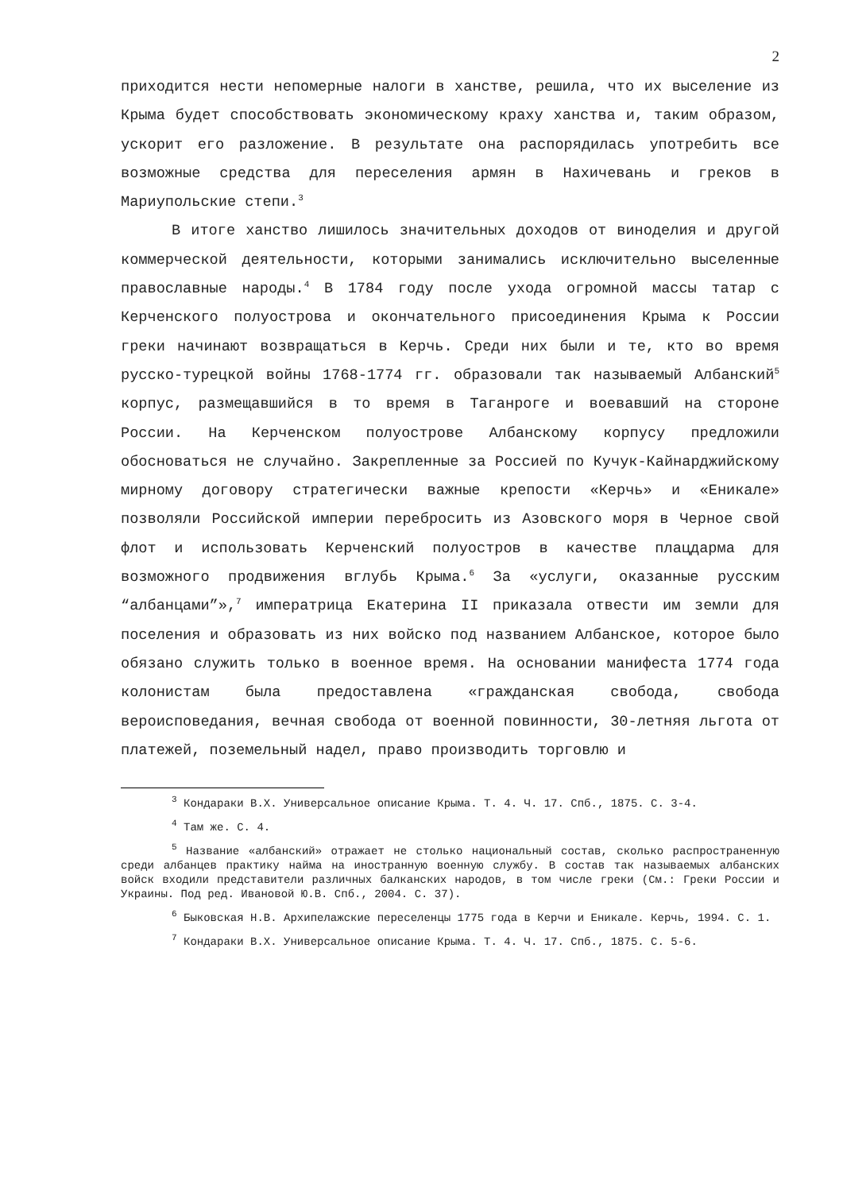2
приходится нести непомерные налоги в ханстве, решила, что их выселение из Крыма будет способствовать экономическому краху ханства и, таким образом, ускорит его разложение. В результате она распорядилась употребить все возможные средства для переселения армян в Нахичевань и греков в Мариупольские степи.<sup>3</sup>
В итоге ханство лишилось значительных доходов от виноделия и другой коммерческой деятельности, которыми занимались исключительно выселенные православные народы.<sup>4</sup> В 1784 году после ухода огромной массы татар с Керченского полуострова и окончательного присоединения Крыма к России греки начинают возвращаться в Керчь. Среди них были и те, кто во время русско-турецкой войны 1768-1774 гг. образовали так называемый Албанский<sup>5</sup> корпус, размещавшийся в то время в Таганроге и воевавший на стороне России. На Керченском полуострове Албанскому корпусу предложили обосноваться не случайно. Закрепленные за Россией по Кучук-Кайнарджийскому мирному договору стратегически важные крепости «Керчь» и «Еникале» позволяли Российской империи перебросить из Азовского моря в Черное свой флот и использовать Керченский полуостров в качестве плацдарма для возможного продвижения вглубь Крыма.<sup>6</sup> За «услуги, оказанные русским “албанцами”»,<sup>7</sup> императрица Екатерина II приказала отвести им земли для поселения и образовать из них войско под названием Албанское, которое было обязано служить только в военное время. На основании манифеста 1774 года колонистам была предоставлена «гражданская свобода, свобода вероисповедания, вечная свобода от военной повинности, 30-летняя льгота от платежей, поземельный надел, право производить торговлю и
<sup>3</sup> Кондараки В.Х. Универсальное описание Крыма. Т. 4. Ч. 17. Спб., 1875. С. 3-4.
<sup>4</sup> Там же. С. 4.
<sup>5</sup> Название «албанский» отражает не столько национальный состав, сколько распространенную среди албанцев практику найма на иностранную военную службу. В состав так называемых албанских войск входили представители различных балканских народов, в том числе греки (См.: Греки России и Украины. Под ред. Ивановой Ю.В. Спб., 2004. С. 37).
<sup>6</sup> Быковская Н.В. Архипелажские переселенцы 1775 года в Керчи и Еникале. Керчь, 1994. С. 1.
<sup>7</sup> Кондараки В.Х. Универсальное описание Крыма. Т. 4. Ч. 17. Спб., 1875. С. 5-6.